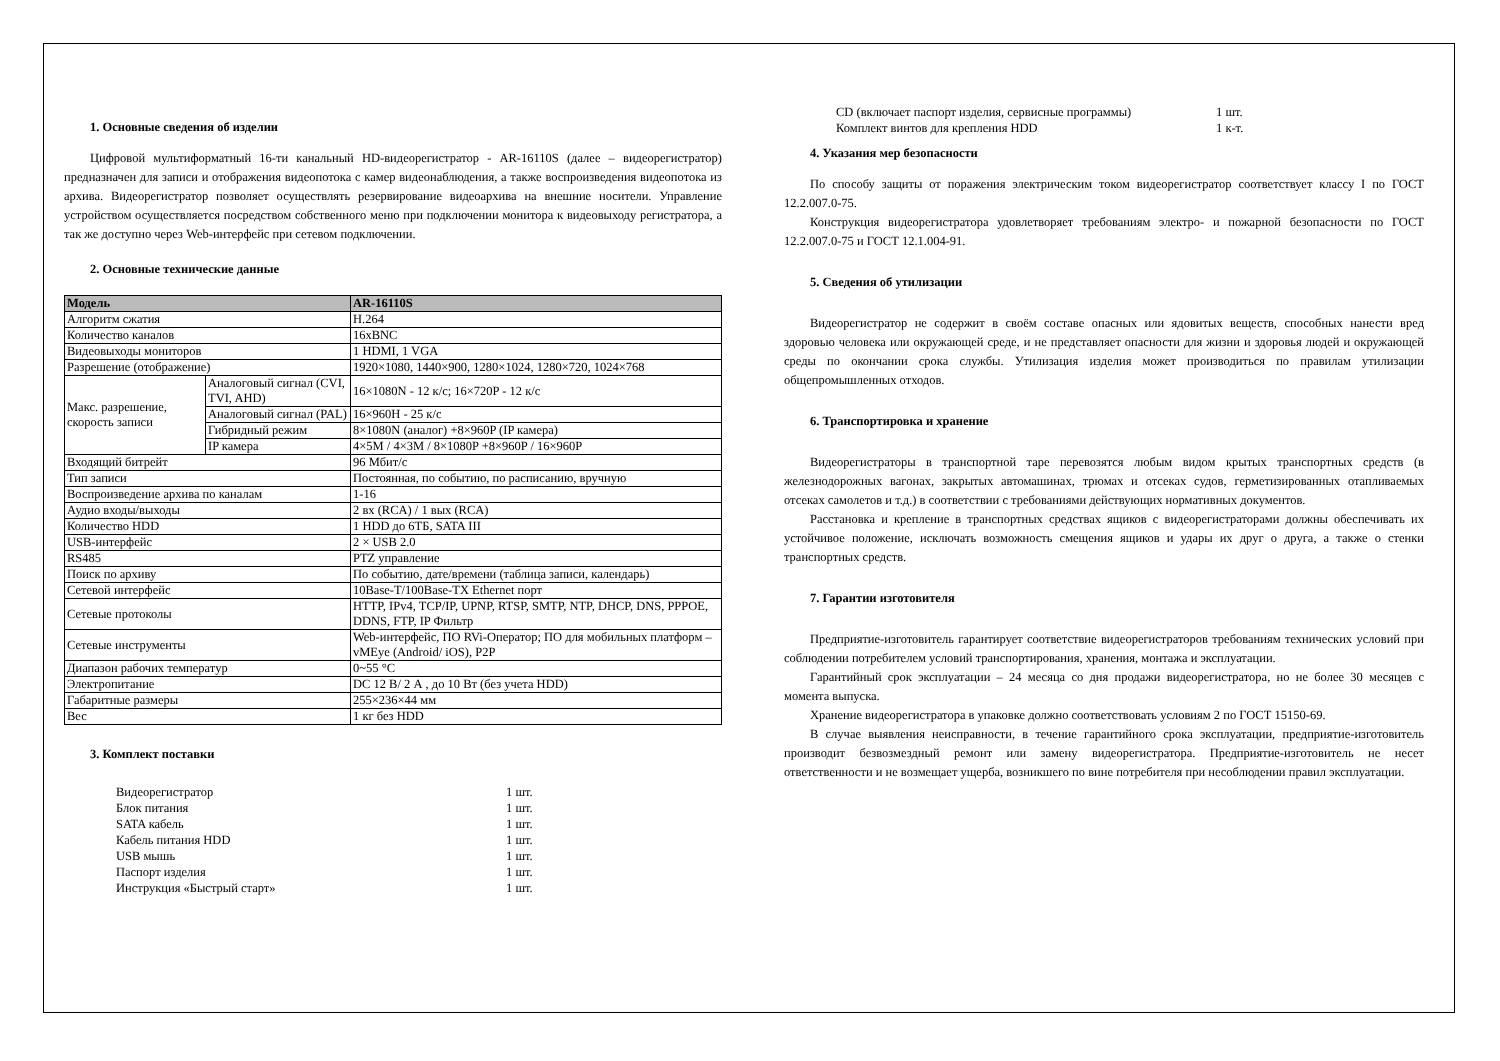1. Основные сведения об изделии
Цифровой мультиформатный 16-ти канальный HD-видеорегистратор - AR-16110S (далее – видеорегистратор) предназначен для записи и отображения видеопотока с камер видеонаблюдения, а также воспроизведения видеопотока из архива. Видеорегистратор позволяет осуществлять резервирование видеоархива на внешние носители. Управление устройством осуществляется посредством собственного меню при подключении монитора к видеовыходу регистратора, а так же доступно через Web-интерфейс при сетевом подключении.
2. Основные технические данные
| Модель | | AR-16110S |
| --- | --- | --- |
| Алгоритм сжатия | | H.264 |
| Количество каналов | | 16xBNC |
| Видеовыходы мониторов | | 1 HDMI, 1 VGA |
| Разрешение (отображение) | | 1920×1080, 1440×900, 1280×1024, 1280×720, 1024×768 |
| Макс. разрешение, скорость записи | Аналоговый сигнал (CVI, TVI, AHD) | 16×1080N - 12 к/с; 16×720P - 12 к/с |
| | Аналоговый сигнал (PAL) | 16×960H - 25 к/с |
| | Гибридный режим | 8×1080N (аналог) +8×960P (IP камера) |
| | IP камера | 4×5M / 4×3M / 8×1080P +8×960P / 16×960P |
| Входящий битрейт | | 96 Мбит/с |
| Тип записи | | Постоянная, по событию, по расписанию, вручную |
| Воспроизведение архива по каналам | | 1-16 |
| Аудио входы/выходы | | 2 вх (RCA) / 1 вых (RCA) |
| Количество HDD | | 1 HDD до 6ТБ, SATA III |
| USB-интерфейс | | 2 × USB 2.0 |
| RS485 | | PTZ управление |
| Поиск по архиву | | По событию, дате/времени (таблица записи, календарь) |
| Сетевой интерфейс | | 10Base-T/100Base-TX Ethernet порт |
| Сетевые протоколы | | HTTP, IPv4, TCP/IP, UPNP, RTSP, SMTP, NTP, DHCP, DNS, PPPOE, DDNS, FTP, IP Фильтр |
| Сетевые инструменты | | Web-интерфейс, ПО RVi-Оператор; ПО для мобильных платформ – vMEye (Android/ iOS), P2P |
| Диапазон рабочих температур | | 0~55 °C |
| Электропитание | | DC 12 В/ 2 А , до 10 Вт (без учета HDD) |
| Габаритные размеры | | 255×236×44 мм |
| Вес | | 1 кг без HDD |
3. Комплект поставки
Видеорегистратор 1 шт.
Блок питания 1 шт.
SATA кабель 1 шт.
Кабель питания HDD 1 шт.
USB мышь 1 шт.
Паспорт изделия 1 шт.
Инструкция «Быстрый старт» 1 шт.
CD (включает паспорт изделия, сервисные программы) 1 шт.
Комплект винтов для крепления HDD 1 к-т.
4. Указания мер безопасности
По способу защиты от поражения электрическим током видеорегистратор соответствует классу I по ГОСТ 12.2.007.0-75.
Конструкция видеорегистратора удовлетворяет требованиям электро- и пожарной безопасности по ГОСТ 12.2.007.0-75 и ГОСТ 12.1.004-91.
5. Сведения об утилизации
Видеорегистратор не содержит в своём составе опасных или ядовитых веществ, способных нанести вред здоровью человека или окружающей среде, и не представляет опасности для жизни и здоровья людей и окружающей среды по окончании срока службы. Утилизация изделия может производиться по правилам утилизации общепромышленных отходов.
6. Транспортировка и хранение
Видеорегистраторы в транспортной таре перевозятся любым видом крытых транспортных средств (в железнодорожных вагонах, закрытых автомашинах, трюмах и отсеках судов, герметизированных отапливаемых отсеках самолетов и т.д.) в соответствии с требованиями действующих нормативных документов.
Расстановка и крепление в транспортных средствах ящиков с видеорегистраторами должны обеспечивать их устойчивое положение, исключать возможность смещения ящиков и удары их друг о друга, а также о стенки транспортных средств.
7. Гарантии изготовителя
Предприятие-изготовитель гарантирует соответствие видеорегистраторов требованиям технических условий при соблюдении потребителем условий транспортирования, хранения, монтажа и эксплуатации.
Гарантийный срок эксплуатации – 24 месяца со дня продажи видеорегистратора, но не более 30 месяцев с момента выпуска.
Хранение видеорегистратора в упаковке должно соответствовать условиям 2 по ГОСТ 15150-69.
В случае выявления неисправности, в течение гарантийного срока эксплуатации, предприятие-изготовитель производит безвозмездный ремонт или замену видеорегистратора. Предприятие-изготовитель не несет ответственности и не возмещает ущерба, возникшего по вине потребителя при несоблюдении правил эксплуатации.